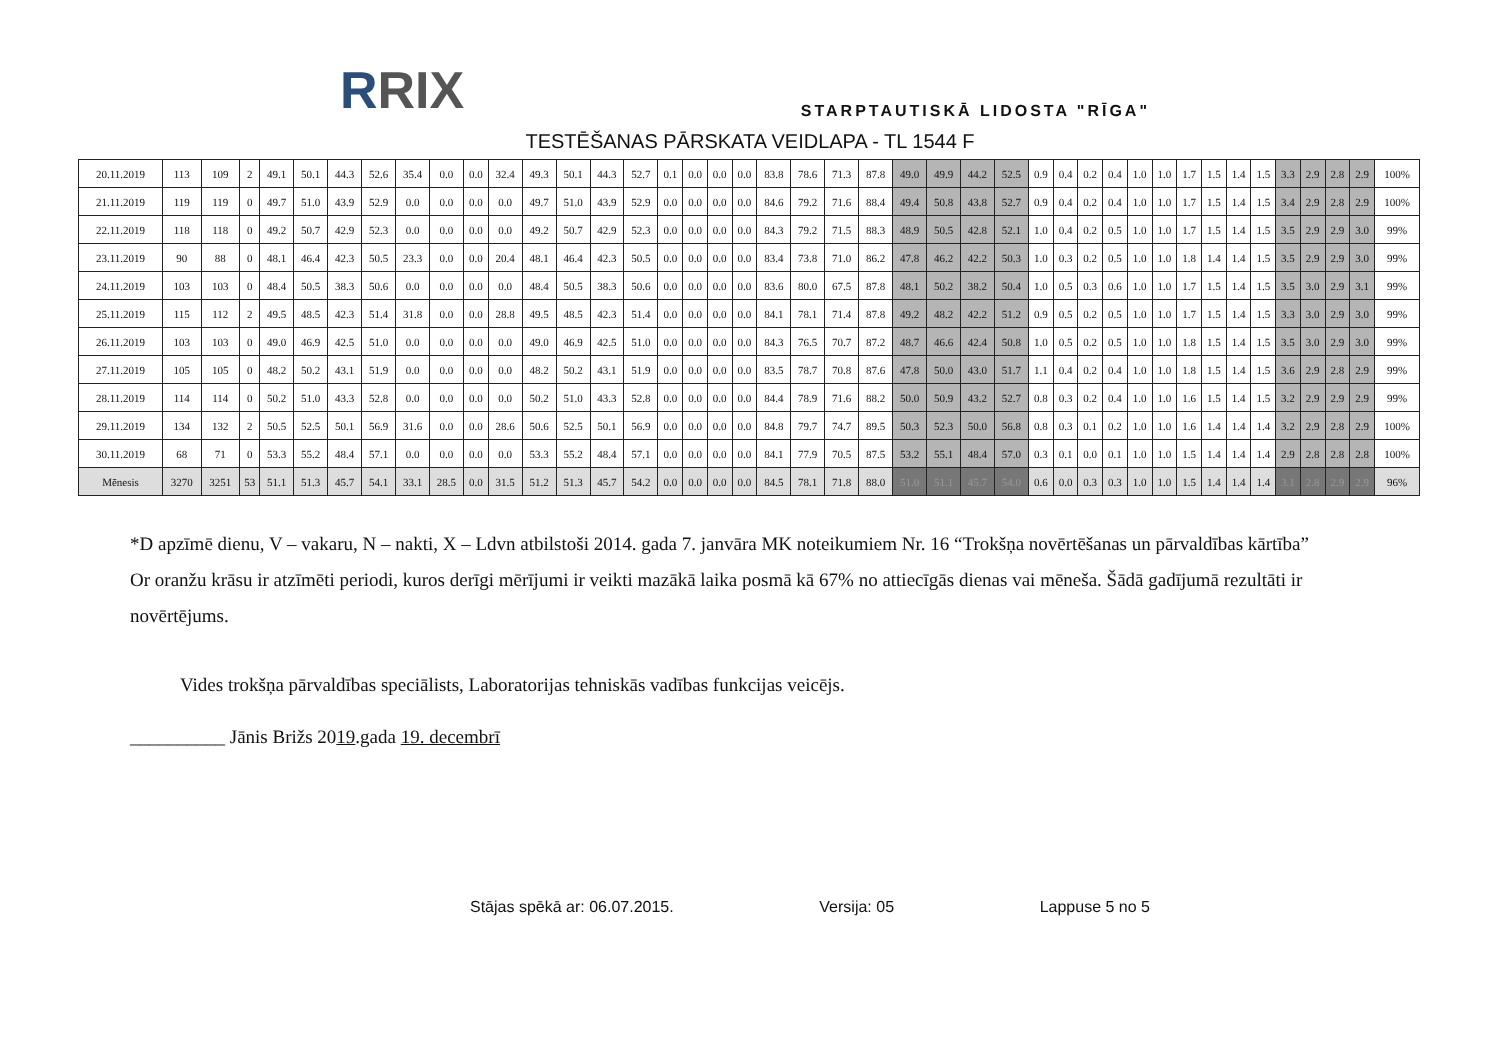RRIX
STARPTAUTISKĀ LIDOSTA "RĪGA"
TESTĒŠANAS PĀRSKATA VEIDLAPA - TL 1544 F
| 20.11.2019 | 113 | 109 | 2 | 49.1 | 50.1 | 44.3 | 52.6 | 35.4 | 0.0 | 0.0 | 32.4 | 49.3 | 50.1 | 44.3 | 52.7 | 0.1 | 0.0 | 0.0 | 0.0 | 83.8 | 78.6 | 71.3 | 87.8 | 49.0 | 49.9 | 44.2 | 52.5 | 0.9 | 0.4 | 0.2 | 0.4 | 1.0 | 1.0 | 1.7 | 1.5 | 1.4 | 1.5 | 3.3 | 2.9 | 2.8 | 2.9 | 100% |
| 21.11.2019 | 119 | 119 | 0 | 49.7 | 51.0 | 43.9 | 52.9 | 0.0 | 0.0 | 0.0 | 0.0 | 49.7 | 51.0 | 43.9 | 52.9 | 0.0 | 0.0 | 0.0 | 0.0 | 84.6 | 79.2 | 71.6 | 88.4 | 49.4 | 50.8 | 43.8 | 52.7 | 0.9 | 0.4 | 0.2 | 0.4 | 1.0 | 1.0 | 1.7 | 1.5 | 1.4 | 1.5 | 3.4 | 2.9 | 2.8 | 2.9 | 100% |
| 22.11.2019 | 118 | 118 | 0 | 49.2 | 50.7 | 42.9 | 52.3 | 0.0 | 0.0 | 0.0 | 0.0 | 49.2 | 50.7 | 42.9 | 52.3 | 0.0 | 0.0 | 0.0 | 0.0 | 84.3 | 79.2 | 71.5 | 88.3 | 48.9 | 50.5 | 42.8 | 52.1 | 1.0 | 0.4 | 0.2 | 0.5 | 1.0 | 1.0 | 1.7 | 1.5 | 1.4 | 1.5 | 3.5 | 2.9 | 2.9 | 3.0 | 99% |
| 23.11.2019 | 90 | 88 | 0 | 48.1 | 46.4 | 42.3 | 50.5 | 23.3 | 0.0 | 0.0 | 20.4 | 48.1 | 46.4 | 42.3 | 50.5 | 0.0 | 0.0 | 0.0 | 0.0 | 83.4 | 73.8 | 71.0 | 86.2 | 47.8 | 46.2 | 42.2 | 50.3 | 1.0 | 0.3 | 0.2 | 0.5 | 1.0 | 1.0 | 1.8 | 1.4 | 1.4 | 1.5 | 3.5 | 2.9 | 2.9 | 3.0 | 99% |
| 24.11.2019 | 103 | 103 | 0 | 48.4 | 50.5 | 38.3 | 50.6 | 0.0 | 0.0 | 0.0 | 0.0 | 48.4 | 50.5 | 38.3 | 50.6 | 0.0 | 0.0 | 0.0 | 0.0 | 83.6 | 80.0 | 67.5 | 87.8 | 48.1 | 50.2 | 38.2 | 50.4 | 1.0 | 0.5 | 0.3 | 0.6 | 1.0 | 1.0 | 1.7 | 1.5 | 1.4 | 1.5 | 3.5 | 3.0 | 2.9 | 3.1 | 99% |
| 25.11.2019 | 115 | 112 | 2 | 49.5 | 48.5 | 42.3 | 51.4 | 31.8 | 0.0 | 0.0 | 28.8 | 49.5 | 48.5 | 42.3 | 51.4 | 0.0 | 0.0 | 0.0 | 0.0 | 84.1 | 78.1 | 71.4 | 87.8 | 49.2 | 48.2 | 42.2 | 51.2 | 0.9 | 0.5 | 0.2 | 0.5 | 1.0 | 1.0 | 1.7 | 1.5 | 1.4 | 1.5 | 3.3 | 3.0 | 2.9 | 3.0 | 99% |
| 26.11.2019 | 103 | 103 | 0 | 49.0 | 46.9 | 42.5 | 51.0 | 0.0 | 0.0 | 0.0 | 0.0 | 49.0 | 46.9 | 42.5 | 51.0 | 0.0 | 0.0 | 0.0 | 0.0 | 84.3 | 76.5 | 70.7 | 87.2 | 48.7 | 46.6 | 42.4 | 50.8 | 1.0 | 0.5 | 0.2 | 0.5 | 1.0 | 1.0 | 1.8 | 1.5 | 1.4 | 1.5 | 3.5 | 3.0 | 2.9 | 3.0 | 99% |
| 27.11.2019 | 105 | 105 | 0 | 48.2 | 50.2 | 43.1 | 51.9 | 0.0 | 0.0 | 0.0 | 0.0 | 48.2 | 50.2 | 43.1 | 51.9 | 0.0 | 0.0 | 0.0 | 0.0 | 83.5 | 78.7 | 70.8 | 87.6 | 47.8 | 50.0 | 43.0 | 51.7 | 1.1 | 0.4 | 0.2 | 0.4 | 1.0 | 1.0 | 1.8 | 1.5 | 1.4 | 1.5 | 3.6 | 2.9 | 2.8 | 2.9 | 99% |
| 28.11.2019 | 114 | 114 | 0 | 50.2 | 51.0 | 43.3 | 52.8 | 0.0 | 0.0 | 0.0 | 0.0 | 50.2 | 51.0 | 43.3 | 52.8 | 0.0 | 0.0 | 0.0 | 0.0 | 84.4 | 78.9 | 71.6 | 88.2 | 50.0 | 50.9 | 43.2 | 52.7 | 0.8 | 0.3 | 0.2 | 0.4 | 1.0 | 1.0 | 1.6 | 1.5 | 1.4 | 1.5 | 3.2 | 2.9 | 2.9 | 2.9 | 99% |
| 29.11.2019 | 134 | 132 | 2 | 50.5 | 52.5 | 50.1 | 56.9 | 31.6 | 0.0 | 0.0 | 28.6 | 50.6 | 52.5 | 50.1 | 56.9 | 0.0 | 0.0 | 0.0 | 0.0 | 84.8 | 79.7 | 74.7 | 89.5 | 50.3 | 52.3 | 50.0 | 56.8 | 0.8 | 0.3 | 0.1 | 0.2 | 1.0 | 1.0 | 1.6 | 1.4 | 1.4 | 1.4 | 3.2 | 2.9 | 2.8 | 2.9 | 100% |
| 30.11.2019 | 68 | 71 | 0 | 53.3 | 55.2 | 48.4 | 57.1 | 0.0 | 0.0 | 0.0 | 0.0 | 53.3 | 55.2 | 48.4 | 57.1 | 0.0 | 0.0 | 0.0 | 0.0 | 84.1 | 77.9 | 70.5 | 87.5 | 53.2 | 55.1 | 48.4 | 57.0 | 0.3 | 0.1 | 0.0 | 0.1 | 1.0 | 1.0 | 1.5 | 1.4 | 1.4 | 1.4 | 2.9 | 2.8 | 2.8 | 2.8 | 100% |
| Mēnesis | 3270 | 3251 | 53 | 51.1 | 51.3 | 45.7 | 54.1 | 33.1 | 28.5 | 0.0 | 31.5 | 51.2 | 51.3 | 45.7 | 54.2 | 0.0 | 0.0 | 0.0 | 0.0 | 84.5 | 78.1 | 71.8 | 88.0 | 51.0 | 51.1 | 45.7 | 54.0 | 0.6 | 0.0 | 0.3 | 0.3 | 1.0 | 1.0 | 1.5 | 1.4 | 1.4 | 1.4 | 3.1 | 2.8 | 2.9 | 2.9 | 96% |
*D apzīmē dienu, V – vakaru, N – nakti, X – Ldvn atbilstoši 2014. gada 7. janvāra MK noteikumiem Nr. 16 “Trokšņa novērtēšanas un pārvaldības kārtība”
Or oranžu krāsu ir atzīmēti periodi, kuros derīgi mērījumi ir veikti mazākā laika posmā kā 67% no attiecīgās dienas vai mēneša. Šādā gadījumā rezultāti ir novērtējums.
Vides trokšņa pārvaldības speciālists, Laboratorijas tehniskās vadības funkcijas veicējs.
__________ Jānis Brižs 2019.gada 19. decembrī
Stājas spēkā ar: 06.07.2015. Versija: 05 Lappuse 5 no 5